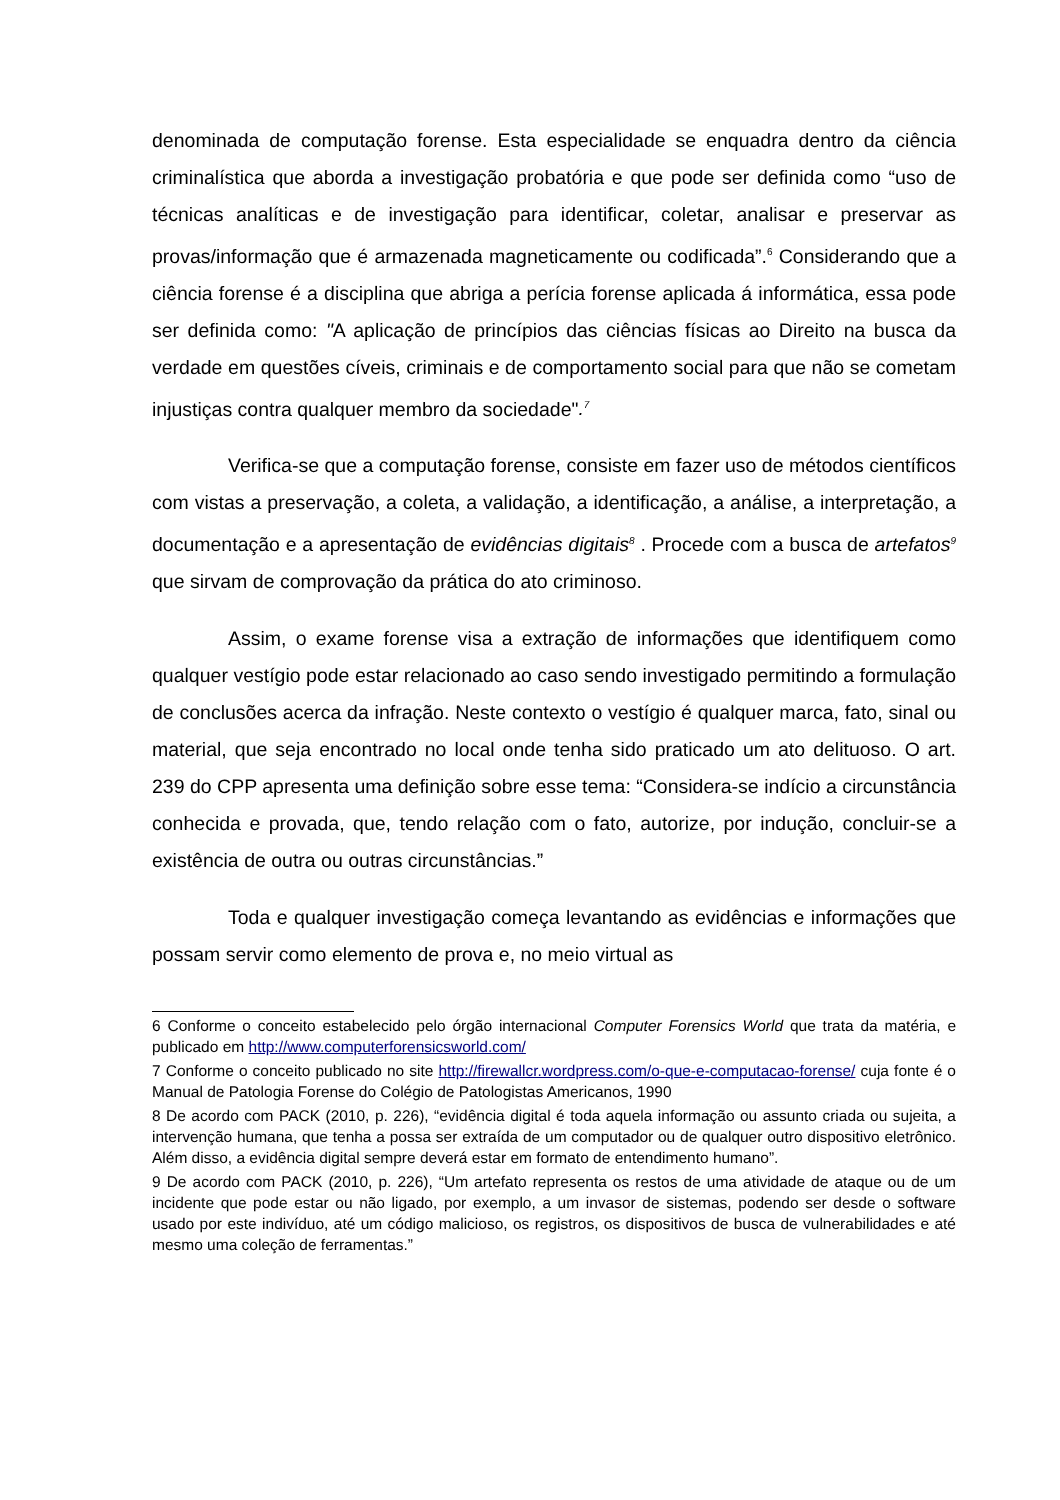denominada de computação forense. Esta especialidade se enquadra dentro da ciência criminalística que aborda a investigação probatória e que pode ser definida como “uso de técnicas analíticas e de investigação para identificar, coletar, analisar e preservar as provas/informação que é armazenada magneticamente ou codificada”.<sup>6</sup> Considerando que a ciência forense é a disciplina que abriga a perícia forense aplicada á informática, essa pode ser definida como: "A aplicação de princípios das ciências físicas ao Direito na busca da verdade em questões cíveis, criminais e de comportamento social para que não se cometam injustiças contra qualquer membro da sociedade".<sup>7</sup>
Verifica-se que a computação forense, consiste em fazer uso de métodos científicos com vistas a preservação, a coleta, a validação, a identificação, a análise, a interpretação, a documentação e a apresentação de evidências digitais<sup>8</sup> . Procede com a busca de artefatos<sup>9</sup> que sirvam de comprovação da prática do ato criminoso.
Assim, o exame forense visa a extração de informações que identifiquem como qualquer vestígio pode estar relacionado ao caso sendo investigado permitindo a formulação de conclusões acerca da infração. Neste contexto o vestígio é qualquer marca, fato, sinal ou material, que seja encontrado no local onde tenha sido praticado um ato delituoso. O art. 239 do CPP apresenta uma definição sobre esse tema: “Considera-se indício a circunstância conhecida e provada, que, tendo relação com o fato, autorize, por indução, concluir-se a existência de outra ou outras circunstâncias.”
Toda e qualquer investigação começa levantando as evidências e informações que possam servir como elemento de prova e, no meio virtual as
6 Conforme o conceito estabelecido pelo órgão internacional Computer Forensics World que trata da matéria, e publicado em http://www.computerforensicsworld.com/
7 Conforme o conceito publicado no site http://firewallcr.wordpress.com/o-que-e-computacao-forense/ cuja fonte é o Manual de Patologia Forense do Colégio de Patologistas Americanos, 1990
8 De acordo com PACK (2010, p. 226), “evidência digital é toda aquela informação ou assunto criada ou sujeita, a intervenção humana, que tenha a possa ser extraída de um computador ou de qualquer outro dispositivo eletrônico. Além disso, a evidência digital sempre deverá estar em formato de entendimento humano”.
9 De acordo com PACK (2010, p. 226), “Um artefato representa os restos de uma atividade de ataque ou de um incidente que pode estar ou não ligado, por exemplo, a um invasor de sistemas, podendo ser desde o software usado por este indivíduo, até um código malicioso, os registros, os dispositivos de busca de vulnerabilidades e até mesmo uma coleção de ferramentas.”